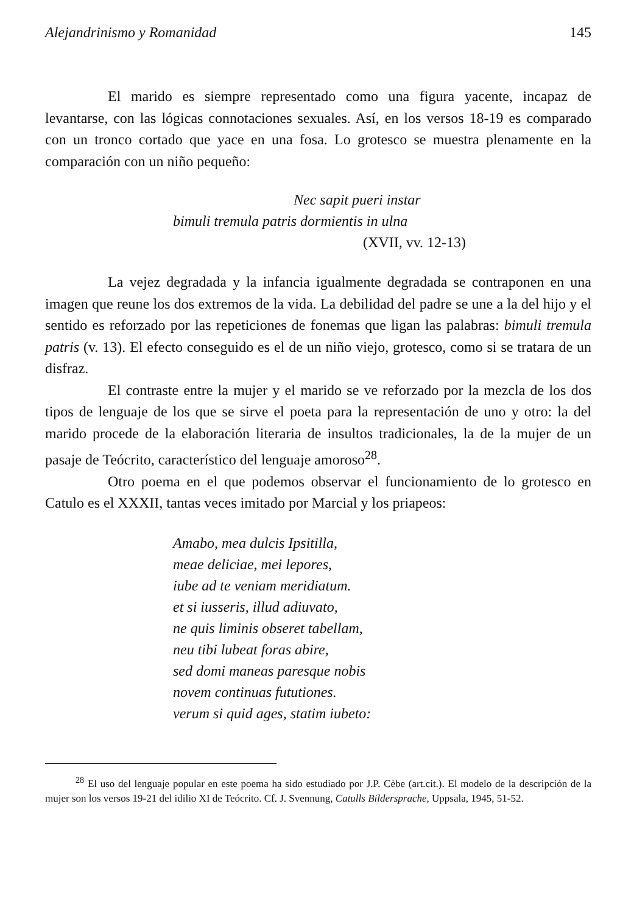Alejandrinismo y Romanidad 145
El marido es siempre representado como una figura yacente, incapaz de levantarse, con las lógicas connotaciones sexuales. Así, en los versos 18-19 es comparado con un tronco cortado que yace en una fosa. Lo grotesco se muestra plenamente en la comparación con un niño pequeño:
Nec sapit pueri instar
bimuli tremula patris dormientis in ulna
(XVII, vv. 12-13)
La vejez degradada y la infancia igualmente degradada se contraponen en una imagen que reune los dos extremos de la vida. La debilidad del padre se une a la del hijo y el sentido es reforzado por las repeticiones de fonemas que ligan las palabras: bimuli tremula patris (v. 13). El efecto conseguido es el de un niño viejo, grotesco, como si se tratara de un disfraz.
El contraste entre la mujer y el marido se ve reforzado por la mezcla de los dos tipos de lenguaje de los que se sirve el poeta para la representación de uno y otro: la del marido procede de la elaboración literaria de insultos tradicionales, la de la mujer de un pasaje de Teócrito, característico del lenguaje amoroso<sup>28</sup>.
Otro poema en el que podemos observar el funcionamiento de lo grotesco en Catulo es el XXXII, tantas veces imitado por Marcial y los priapeos:
Amabo, mea dulcis Ipsitilla,
meae deliciae, mei lepores,
iube ad te veniam meridiatum.
et si iusseris, illud adiuvato,
ne quis liminis obseret tabellam,
neu tibi lubeat foras abire,
sed domi maneas paresque nobis
novem continuas fututiones.
verum si quid ages, statim iubeto:
<sup>28</sup> El uso del lenguaje popular en este poema ha sido estudiado por J.P. Cèbe (art.cit.). El modelo de la descripción de la mujer son los versos 19-21 del idilio XI de Teócrito. Cf. J. Svennung, Catulls Bildersprache, Uppsala, 1945, 51-52.